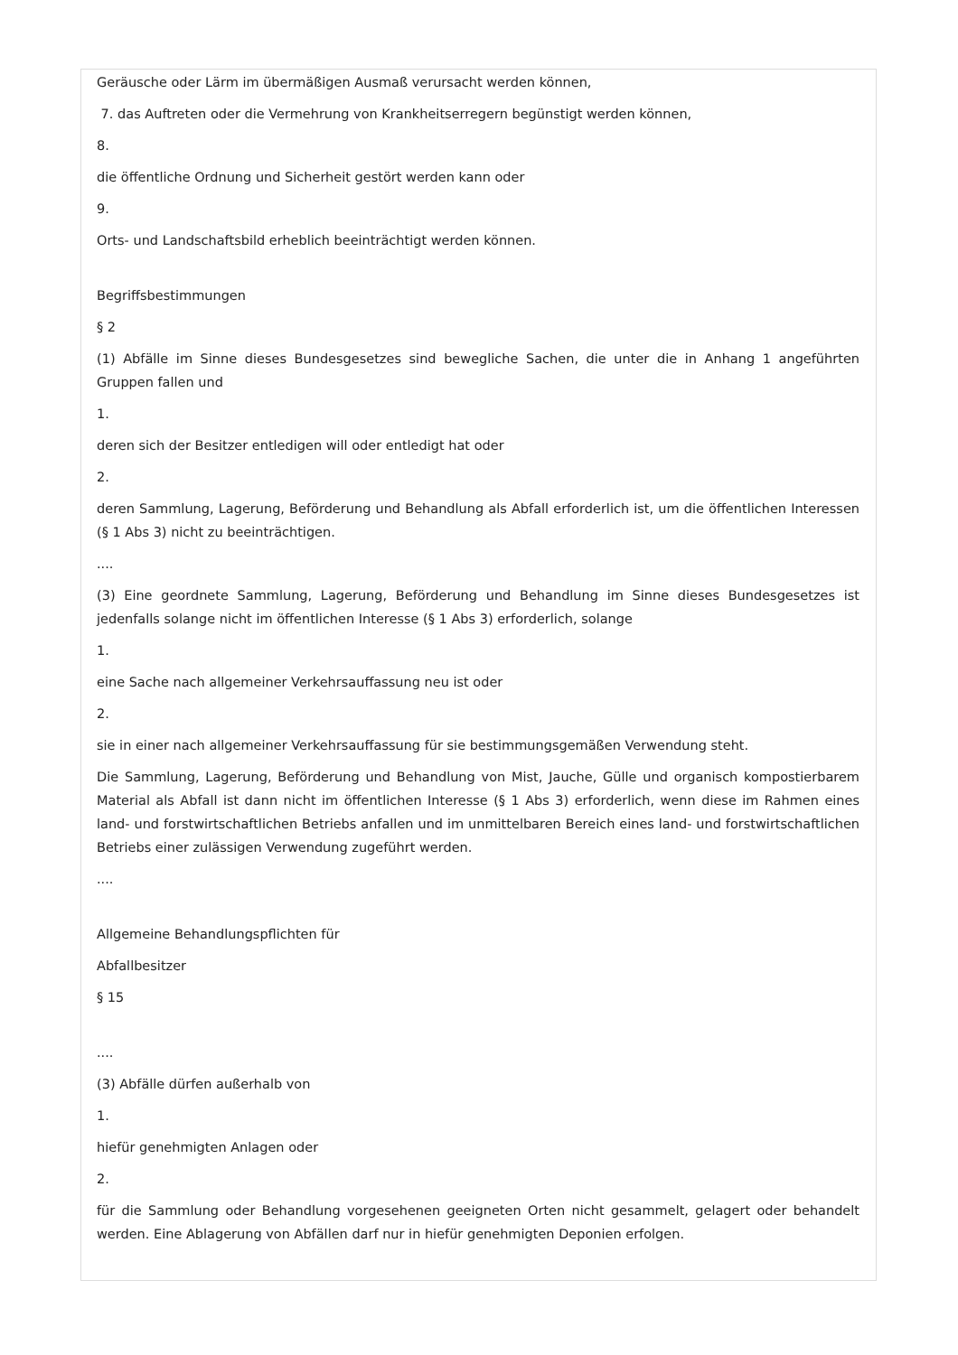Geräusche oder Lärm im übermäßigen Ausmaß verursacht werden können,
7. das Auftreten oder die Vermehrung von Krankheitserregern begünstigt werden können,
8.
die öffentliche Ordnung und Sicherheit gestört werden kann oder
9.
Orts- und Landschaftsbild erheblich beeinträchtigt werden können.
Begriffsbestimmungen
§ 2
(1) Abfälle im Sinne dieses Bundesgesetzes sind bewegliche Sachen, die unter die in Anhang 1 angeführten Gruppen fallen und
1.
deren sich der Besitzer entledigen will oder entledigt hat oder
2.
deren Sammlung, Lagerung, Beförderung und Behandlung als Abfall erforderlich ist, um die öffentlichen Interessen (§ 1 Abs 3) nicht zu beeinträchtigen.
....
(3) Eine geordnete Sammlung, Lagerung, Beförderung und Behandlung im Sinne dieses Bundesgesetzes ist jedenfalls solange nicht im öffentlichen Interesse (§ 1 Abs 3) erforderlich, solange
1.
eine Sache nach allgemeiner Verkehrsauffassung neu ist oder
2.
sie in einer nach allgemeiner Verkehrsauffassung für sie bestimmungsgemäßen Verwendung steht.
Die Sammlung, Lagerung, Beförderung und Behandlung von Mist, Jauche, Gülle und organisch kompostierbarem Material als Abfall ist dann nicht im öffentlichen Interesse (§ 1 Abs 3) erforderlich, wenn diese im Rahmen eines land- und forstwirtschaftlichen Betriebs anfallen und im unmittelbaren Bereich eines land- und forstwirtschaftlichen Betriebs einer zulässigen Verwendung zugeführt werden.
....
Allgemeine Behandlungspflichten für
Abfallbesitzer
§ 15
....
(3) Abfälle dürfen außerhalb von
1.
hiefür genehmigten Anlagen oder
2.
für die Sammlung oder Behandlung vorgesehenen geeigneten Orten nicht gesammelt, gelagert oder behandelt werden. Eine Ablagerung von Abfällen darf nur in hiefür genehmigten Deponien erfolgen.